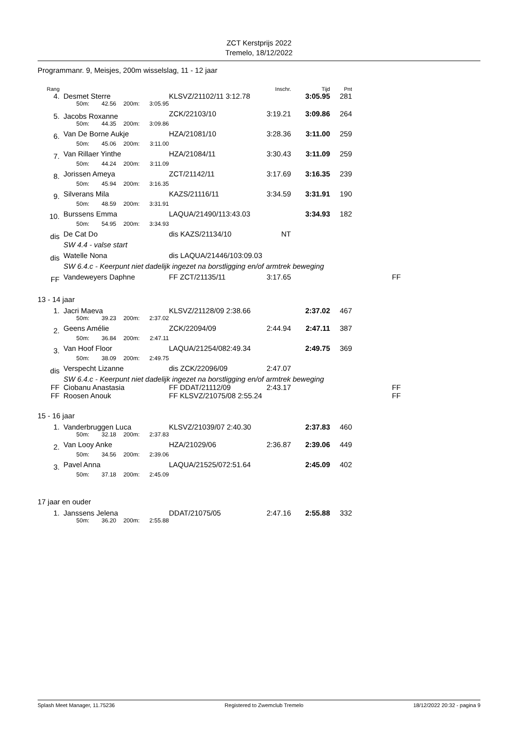ZCT Kerstprijs 2022
Tremelo, 18/12/2022
Programmanr. 9, Meisjes, 200m wisselslag, 11 - 12 jaar
| Rang | | | | | | | Inschr. | Tijd | Pnt | | |
| --- | --- | --- | --- | --- | --- | --- | --- | --- | --- | --- | --- |
| 4. | | Desmet Sterre | | | | KLSVZ/21102/11 3:12.78 | | 3:05.95 | 281 | | |
| | | 50m: | 42.56 | 200m: | 3:05.95 | | | | | | |
| 5. | | Jacobs Roxanne | | | | ZCK/22103/10 | 3:19.21 | 3:09.86 | 264 | | |
| | | 50m: | 44.35 | 200m: | 3:09.86 | | | | | | |
| 6. | | Van De Borne Aukje | | | | HZA/21081/10 | 3:28.36 | 3:11.00 | 259 | | |
| | | 50m: | 45.06 | 200m: | 3:11.00 | | | | | | |
| 7. | | Van Rillaer Yinthe | | | | HZA/21084/11 | 3:30.43 | 3:11.09 | 259 | | |
| | | 50m: | 44.24 | 200m: | 3:11.09 | | | | | | |
| 8. | | Jorissen Ameya | | | | ZCT/21142/11 | 3:17.69 | 3:16.35 | 239 | | |
| | | 50m: | 45.94 | 200m: | 3:16.35 | | | | | | |
| 9. | | Silverans Mila | | | | KAZS/21116/11 | 3:34.59 | 3:31.91 | 190 | | |
| | | 50m: | 48.59 | 200m: | 3:31.91 | | | | | | |
| 10. | | Burssens Emma | | | | LAQUA/21490/113:43.03 | | 3:34.93 | 182 | | |
| | | 50m: | 54.95 | 200m: | 3:34.93 | | | | | | |
| dis | | De Cat Do | | | | dis KAZS/21134/10 | NT | | | | |
| | | SW 4.4 - valse start | | | | | | | | | |
| dis | | Watelle Nona | | | | dis LAQUA/21446/103:09.03 | | | | | |
| | | SW 6.4.c - Keerpunt niet dadelijk ingezet na borstligging en/of armtrek beweging | | | | | | | | | |
| FF | | Vandeweyers Daphne | | | | FF ZCT/21135/11 | 3:17.65 | | | FF | |
13 - 14 jaar
| 1. | | Jacri Maeva | | | | KLSVZ/21128/09 2:38.66 | | 2:37.02 | 467 | |
| | | 50m: | 39.23 | 200m: | 2:37.02 | | | | | |
| 2. | | Geens Amélie | | | | ZCK/22094/09 | 2:44.94 | 2:47.11 | 387 | |
| | | 50m: | 36.84 | 200m: | 2:47.11 | | | | | |
| 3. | | Van Hoof Floor | | | | LAQUA/21254/082:49.34 | | 2:49.75 | 369 | |
| | | 50m: | 38.09 | 200m: | 2:49.75 | | | | | |
| dis | | Verspecht Lizanne | | | | dis ZCK/22096/09 | 2:47.07 | | | |
| | | SW 6.4.c - Keerpunt niet dadelijk ingezet na borstligging en/of armtrek beweging | | | | | | | | |
| FF | | Ciobanu Anastasia | | | | FF DDAT/21112/09 | 2:43.17 | | | FF |
| FF | | Roosen Anouk | | | | FF KLSVZ/21075/08 2:55.24 | | | | FF |
15 - 16 jaar
| 1. | | Vanderbruggen Luca | | | | KLSVZ/21039/07 2:40.30 | | 2:37.83 | 460 |
| | | 50m: | 32.18 | 200m: | 2:37.83 | | | | |
| 2. | | Van Looy Anke | | | | HZA/21029/06 | 2:36.87 | 2:39.06 | 449 |
| | | 50m: | 34.56 | 200m: | 2:39.06 | | | | |
| 3. | | Pavel Anna | | | | LAQUA/21525/072:51.64 | | 2:45.09 | 402 |
| | | 50m: | 37.18 | 200m: | 2:45.09 | | | | |
17 jaar en ouder
| 1. | | Janssens Jelena | | | | DDAT/21075/05 | 2:47.16 | 2:55.88 | 332 |
| | | 50m: | 36.20 | 200m: | 2:55.88 | | | | |
Splash Meet Manager, 11.75236 Registered to Zwemclub Tremelo 18/12/2022 20:32 - pagina 9